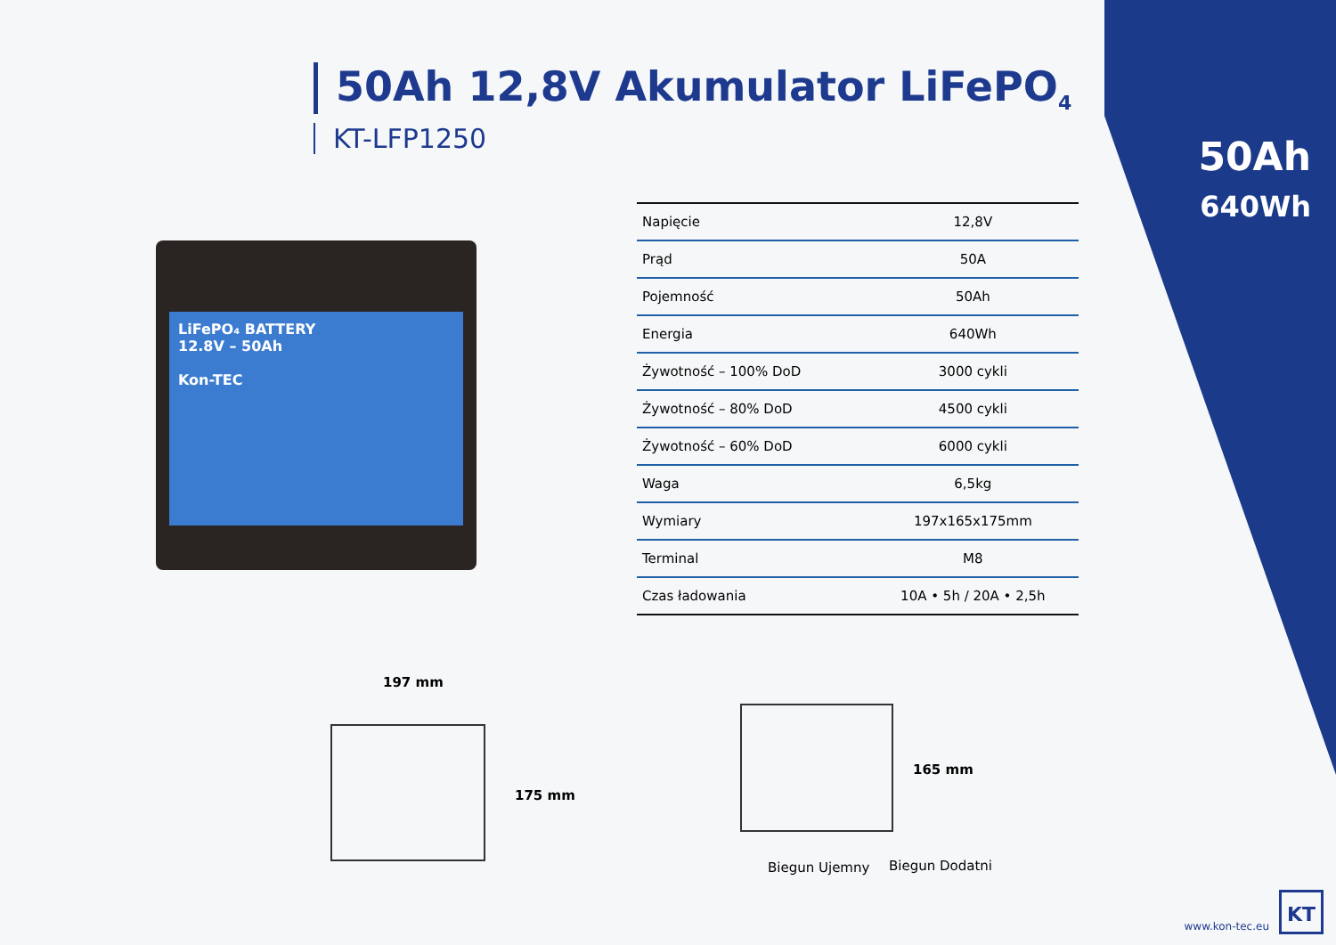50Ah 12,8V Akumulator LiFePO<sub>4</sub>
KT-LFP1250
50Ah
640Wh
LiFePO₄ BATTERY
12.8V – 50Ah
Kon-TEC
| Napięcie | 12,8V |
| Prąd | 50A |
| Pojemność | 50Ah |
| Energia | 640Wh |
| Żywotność – 100% DoD | 3000 cykli |
| Żywotność – 80% DoD | 4500 cykli |
| Żywotność – 60% DoD | 6000 cykli |
| Waga | 6,5kg |
| Wymiary | 197x165x175mm |
| Terminal | M8 |
| Czas ładowania | 10A • 5h / 20A • 2,5h |
197 mm
175 mm
165 mm
Biegun Ujemny Biegun Dodatni
www.kon-tec.eu KT